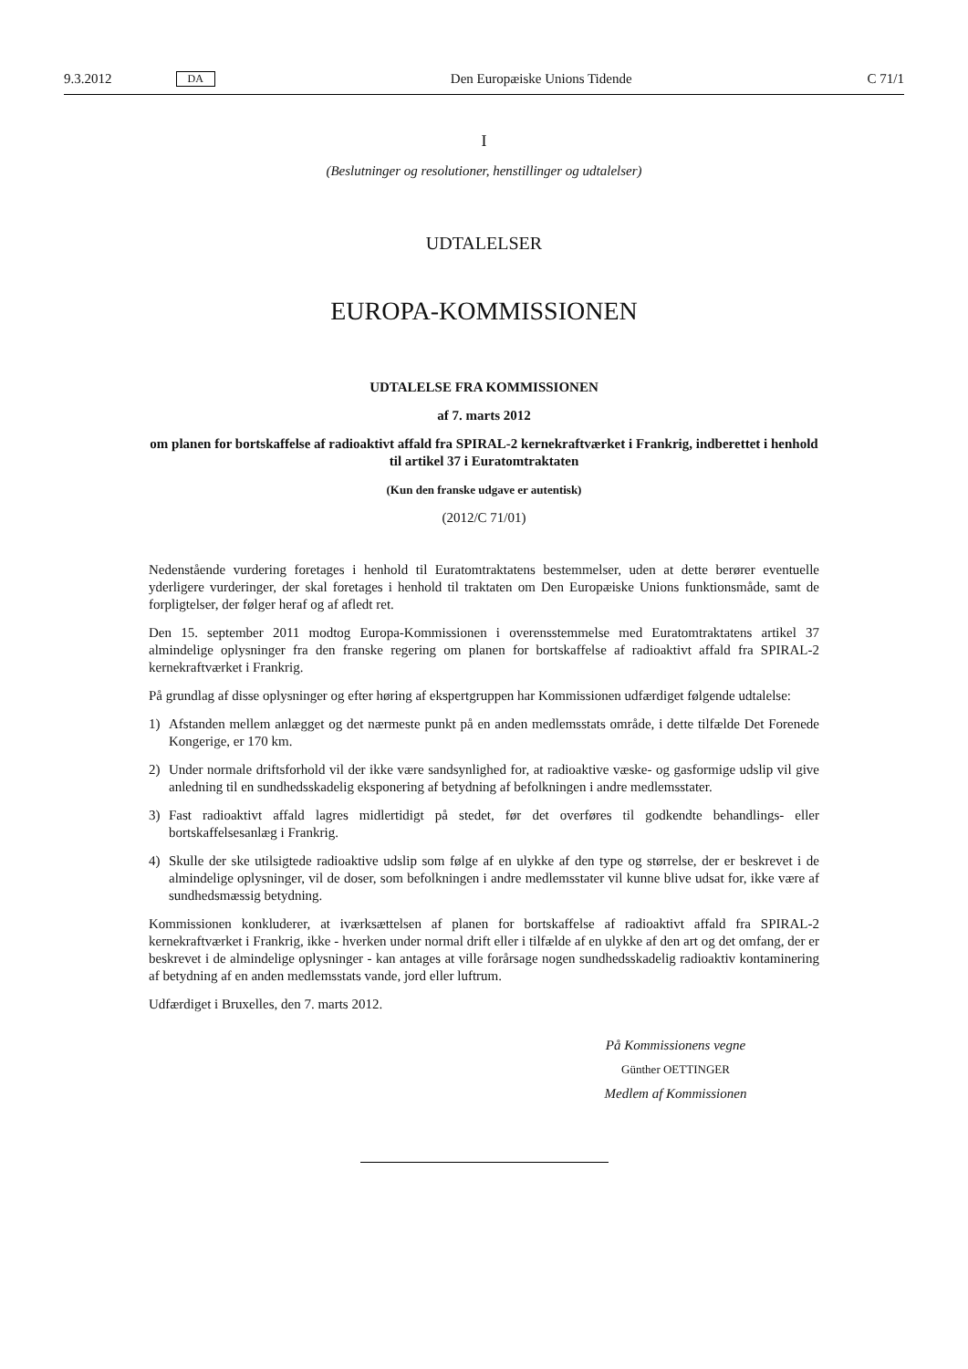9.3.2012 DA Den Europæiske Unions Tidende C 71/1
I
(Beslutninger og resolutioner, henstillinger og udtalelser)
UDTALELSER
EUROPA-KOMMISSIONEN
UDTALELSE FRA KOMMISSIONEN
af 7. marts 2012
om planen for bortskaffelse af radioaktivt affald fra SPIRAL-2 kernekraftværket i Frankrig, indberettet i henhold til artikel 37 i Euratomtraktaten
(Kun den franske udgave er autentisk)
(2012/C 71/01)
Nedenstående vurdering foretages i henhold til Euratomtraktatens bestemmelser, uden at dette berører eventuelle yderligere vurderinger, der skal foretages i henhold til traktaten om Den Europæiske Unions funktionsmåde, samt de forpligtelser, der følger heraf og af afledt ret.
Den 15. september 2011 modtog Europa-Kommissionen i overensstemmelse med Euratomtraktatens artikel 37 almindelige oplysninger fra den franske regering om planen for bortskaffelse af radioaktivt affald fra SPIRAL-2 kernekraftværket i Frankrig.
På grundlag af disse oplysninger og efter høring af ekspertgruppen har Kommissionen udfærdiget følgende udtalelse:
1) Afstanden mellem anlægget og det nærmeste punkt på en anden medlemsstats område, i dette tilfælde Det Forenede Kongerige, er 170 km.
2) Under normale driftsforhold vil der ikke være sandsynlighed for, at radioaktive væske- og gasformige udslip vil give anledning til en sundhedsskadelig eksponering af betydning af befolkningen i andre medlemsstater.
3) Fast radioaktivt affald lagres midlertidigt på stedet, før det overføres til godkendte behandlings- eller bortskaffelsesanlæg i Frankrig.
4) Skulle der ske utilsigtede radioaktive udslip som følge af en ulykke af den type og størrelse, der er beskrevet i de almindelige oplysninger, vil de doser, som befolkningen i andre medlemsstater vil kunne blive udsat for, ikke være af sundhedsmæssig betydning.
Kommissionen konkluderer, at iværksættelsen af planen for bortskaffelse af radioaktivt affald fra SPIRAL-2 kernekraftværket i Frankrig, ikke - hverken under normal drift eller i tilfælde af en ulykke af den art og det omfang, der er beskrevet i de almindelige oplysninger - kan antages at ville forårsage nogen sundheds­skadelig radioaktiv kontaminering af betydning af en anden medlemsstats vande, jord eller luftrum.
Udfærdiget i Bruxelles, den 7. marts 2012.
På Kommissionens vegne
Günther OETTINGER
Medlem af Kommissionen